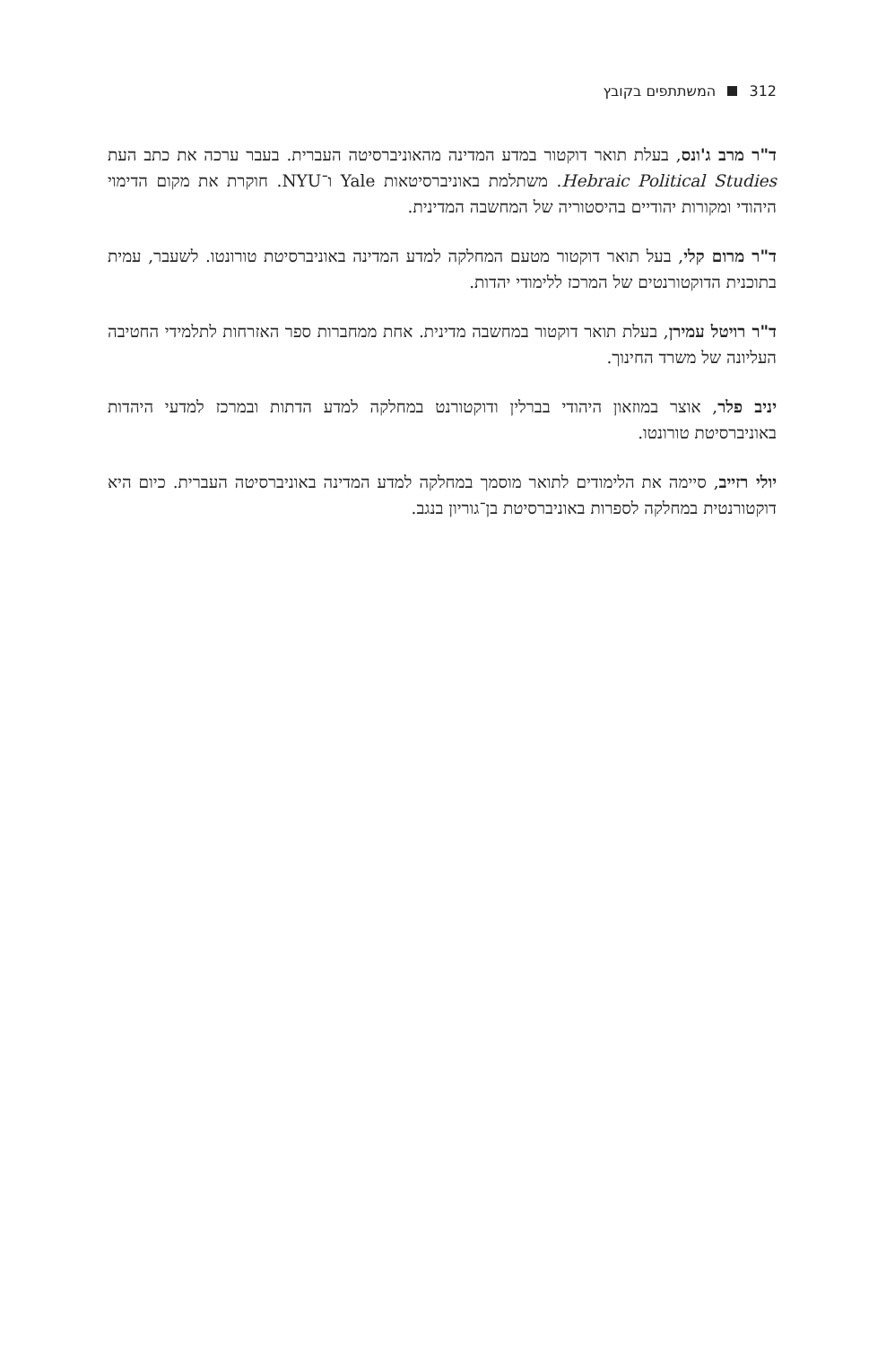312 המשתתפים בקובץ
ד"ר מרב ג'ונס, בעלת תואר דוקטור במדע המדינה מהאוניברסיטה העברית. בעבר ערכה את כתב העת Hebraic Political Studies. משתלמת באוניברסיטאות Yale ו־NYU. חוקרת את מקום הדימוי היהודי ומקורות יהודיים בהיסטוריה של המחשבה המדינית.
ד"ר מרום קלי, בעל תואר דוקטור מטעם המחלקה למדע המדינה באוניברסיטת טורונטו. לשעבר, עמית בתוכנית הדוקטורנטים של המרכז ללימודי יהדות.
ד"ר רויטל עמירן, בעלת תואר דוקטור במחשבה מדינית. אחת ממחברות ספר האזרחות לתלמידי החטיבה העליונה של משרד החינוך.
יניב פלר, אוצר במוזאון היהודי בברלין ודוקטורנט במחלקה למדע הדתות ובמרכז למדעי היהדות באוניברסיטת טורונטו.
יולי רזייב, סיימה את הלימודים לתואר מוסמך במחלקה למדע המדינה באוניברסיטה העברית. כיום היא דוקטורנטית במחלקה לספרות באוניברסיטת בן־גוריון בנגב.